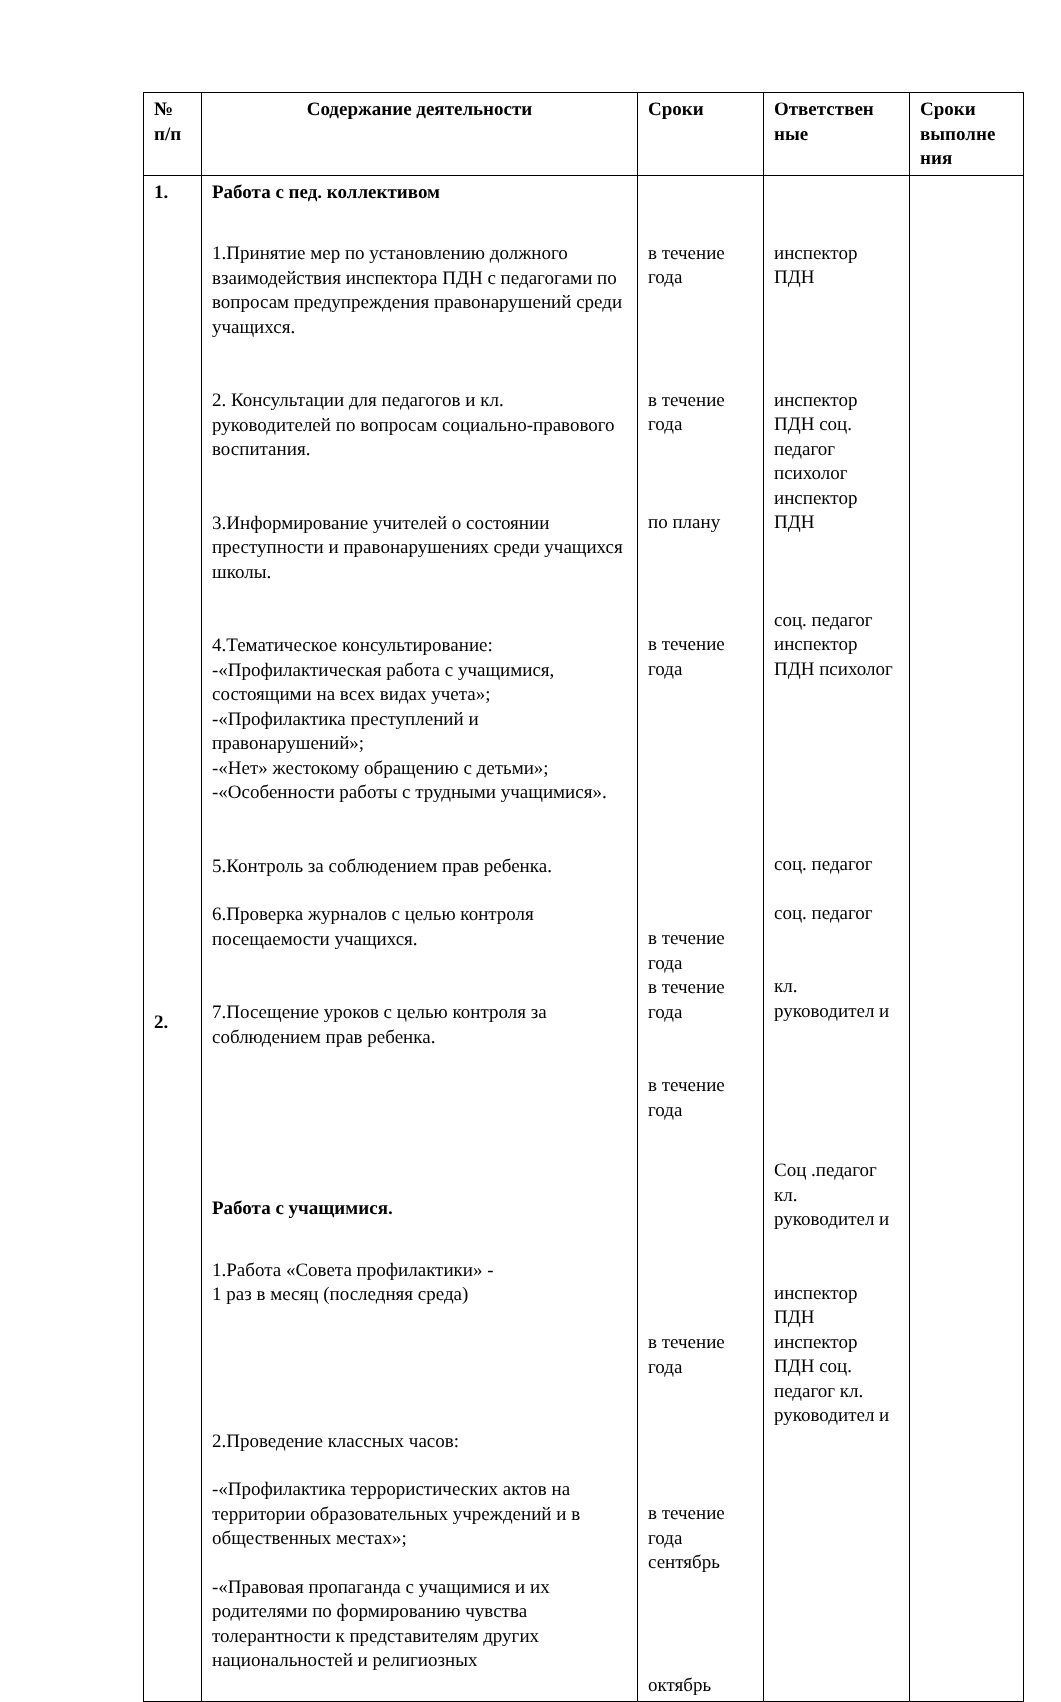| № п/п | Содержание деятельности | Сроки | Ответствен ные | Сроки выполне ния |
| --- | --- | --- | --- | --- |
| 1. 2. | Работа с пед. коллективом 1.Принятие мер по установлению должного взаимодействия инспектора ПДН с педагогами по вопросам предупреждения правонарушений среди учащихся. 2. Консультации для педагогов и кл. руководителей по вопросам социально-правового воспитания. 3.Информирование учителей о состоянии преступности и правонарушениях среди учащихся школы. 4.Тематическое консультирование: -«Профилактическая работа с учащимися, состоящими на всех видах учета»; -«Профилактика преступлений и правонарушений»; -«Нет» жестокому обращению с детьми»; -«Особенности работы с трудными учащимися». 5.Контроль за соблюдением прав ребенка. 6.Проверка журналов с целью контроля посещаемости учащихся. 7.Посещение уроков с целью контроля за соблюдением прав ребенка. Работа с учащимися. 1.Работа «Совета профилактики» - 1 раз в месяц (последняя среда) 2.Проведение классных часов: -«Профилактика террористических актов на территории образовательных учреждений и в общественных местах»; -«Правовая пропаганда с учащимися и их родителями по формированию чувства толерантности к представителям других национальностей и религиозных | в течение года в течение года по плану в течение года в течение года в течение года в течение года в течение года в течение года сентябрь октябрь | инспектор ПДН инспектор ПДН соц. педагог психолог инспектор ПДН соц. педагог инспектор ПДН психолог соц. педагог соц. педагог кл. руководител и Соц .педагог кл. руководител и инспектор ПДН инспектор ПДН соц. педагог кл. руководител и | |